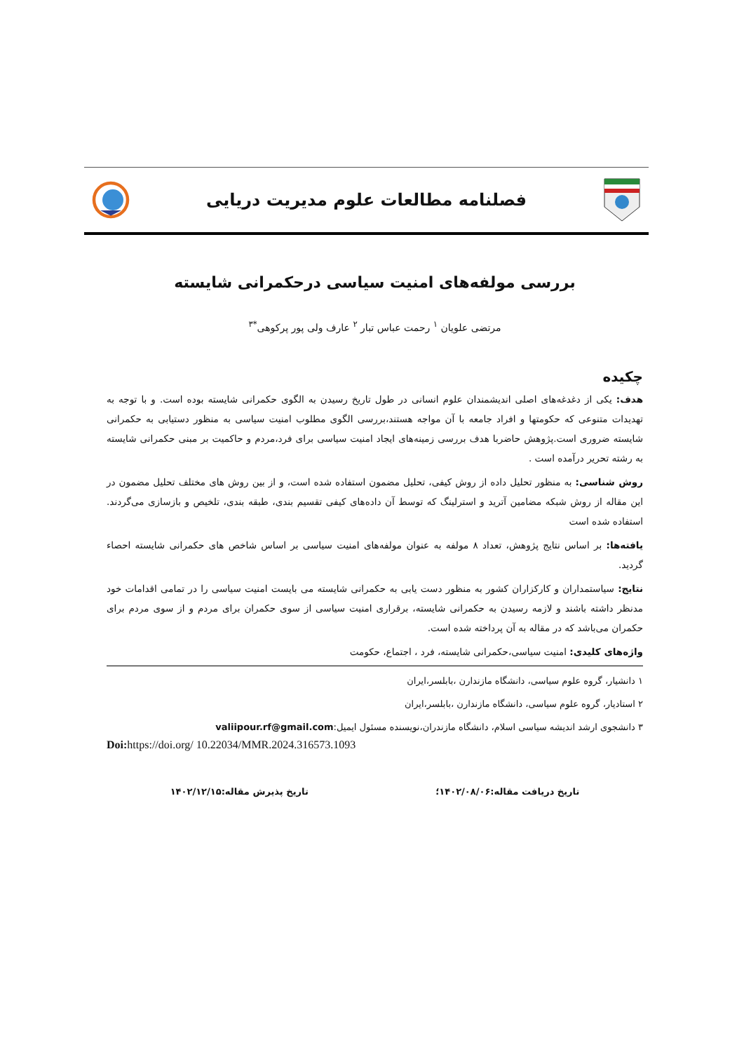فصلنامه مطالعات علوم مدیریت دریایی
بررسی مولفه‌های امنیت سیاسی درحکمرانی شایسته
مرتضی علویان <sup>۱</sup> رحمت عباس تبار <sup>۲</sup> عارف ولی پور پرکوهی<sup>*۳</sup>
چکیده
هدف: یکی از دغدغه‌های اصلی اندیشمندان علوم انسانی در طول تاریخ رسیدن به الگوی حکمرانی شایسته بوده است. و با توجه به تهدیدات متنوعی که حکومتها و افراد جامعه با آن مواجه هستند،بررسی الگوی مطلوب امنیت سیاسی به منظور دستیابی به حکمرانی شایسته ضروری است.پژوهش حاضربا هدف بررسی زمینه‌های ایجاد امنیت سیاسی برای فرد،مردم و حاکمیت بر مبنی حکمرانی شایسته به رشته تحریر درآمده است .
روش شناسی: به منظور تحلیل داده از روش کیفی، تحلیل مضمون استفاده شده است، و از بین روش های مختلف تحلیل مضمون در این مقاله از روش شبکه مضامین آترید و استرلینگ که توسط آن داده‌های کیفی تقسیم بندی، طبقه بندی، تلخیص و بازسازی می‌گردند. استفاده شده است
یافته‌ها: بر اساس نتایج پژوهش، تعداد ۸ مولفه به عنوان مولفه‌های امنیت سیاسی بر اساس شاخص های حکمرانی شایسته احصاء گردید.
نتایج: سیاستمداران و کارکزاران کشور به منظور دست یابی به حکمرانی شایسته می بایست امنیت سیاسی را در تمامی اقدامات خود مدنظر داشته باشند و لازمه رسیدن به حکمرانی شایسته، برقراری امنیت سیاسی از سوی حکمران برای مردم و از سوی مردم برای حکمران می‌باشد که در مقاله به آن پرداخته شده است.
واژه‌های کلیدی: امنیت سیاسی،حکمرانی شایسته، فرد ، اجتماع، حکومت
۱ دانشیار، گروه علوم سیاسی، دانشگاه مازندارن ،بابلسر،ایران
۲ استادیار، گروه علوم سیاسی، دانشگاه مازندارن ،بابلسر،ایران
۳ دانشجوی ارشد اندیشه سیاسی اسلام، دانشگاه مازندران،نویسنده مسئول ایمیل:valiipour.rf@gmail.com
Doi: https://doi.org/ 10.22034/MMR.2024.316573.1093
تاریخ دریافت مقاله:۱۴۰۲/۰۸/۰۶؛ تاریخ پذیرش مقاله:۱۴۰۲/۱۲/۱۵